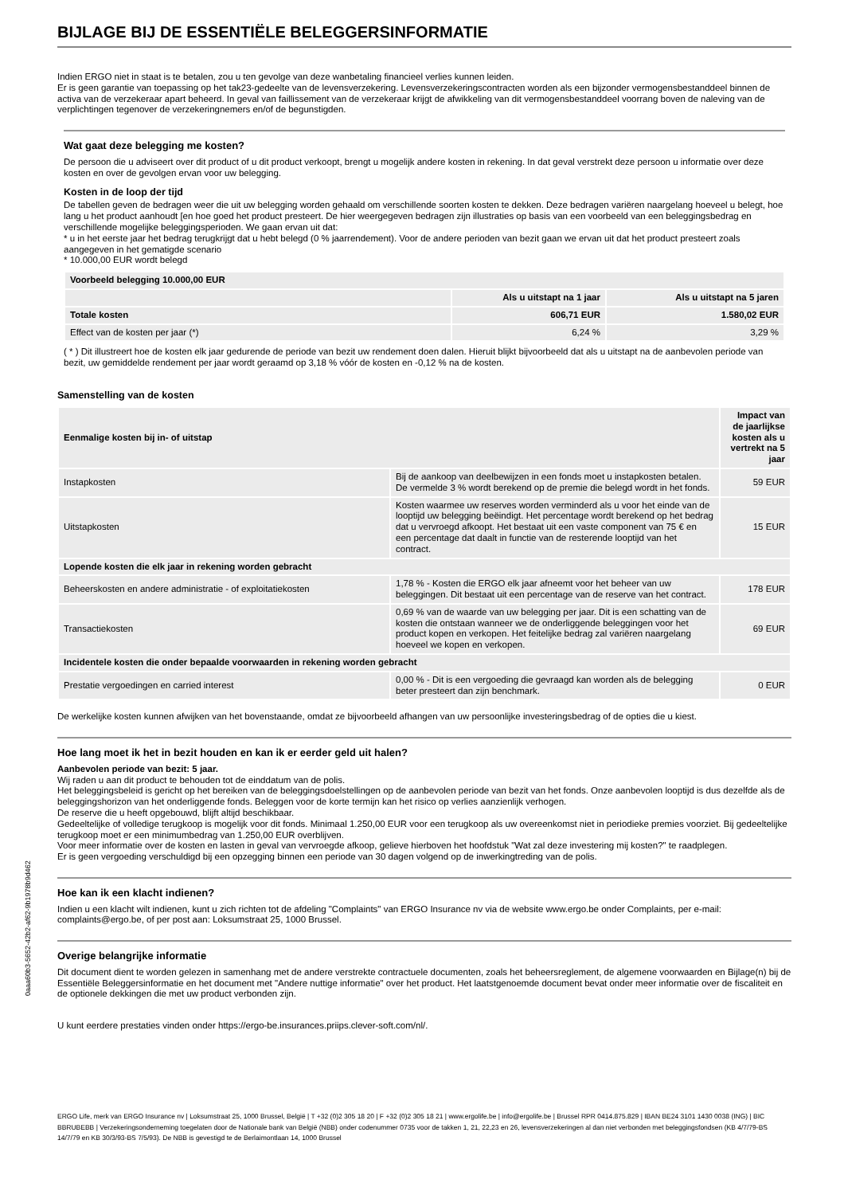BIJLAGE BIJ DE ESSENTIËLE BELEGGERSINFORMATIE
Indien ERGO niet in staat is te betalen, zou u ten gevolge van deze wanbetaling financieel verlies kunnen leiden.
Er is geen garantie van toepassing op het tak23-gedeelte van de levensverzekering. Levensverzekeringscontracten worden als een bijzonder vermogensbestanddeel binnen de activa van de verzekeraar apart beheerd. In geval van faillissement van de verzekeraar krijgt de afwikkeling van dit vermogensbestanddeel voorrang boven de naleving van de verplichtingen tegenover de verzekeringnemers en/of de begunstigden.
Wat gaat deze belegging me kosten?
De persoon die u adviseert over dit product of u dit product verkoopt, brengt u mogelijk andere kosten in rekening. In dat geval verstrekt deze persoon u informatie over deze kosten en over de gevolgen ervan voor uw belegging.
Kosten in de loop der tijd
De tabellen geven de bedragen weer die uit uw belegging worden gehaald om verschillende soorten kosten te dekken. Deze bedragen variëren naargelang hoeveel u belegt, hoe lang u het product aanhoudt [en hoe goed het product presteert. De hier weergegeven bedragen zijn illustraties op basis van een voorbeeld van een beleggingsbedrag en verschillende mogelijke beleggingsperioden. We gaan ervan uit dat:
* u in het eerste jaar het bedrag terugkrijgt dat u hebt belegd (0 % jaarrendement). Voor de andere perioden van bezit gaan we ervan uit dat het product presteert zoals aangegeven in het gematigde scenario
* 10.000,00 EUR wordt belegd
| Voorbeeld belegging 10.000,00 EUR | | |
| --- | --- | --- |
| | Als u uitstapt na 1 jaar | Als u uitstapt na 5 jaren |
| Totale kosten | 606,71 EUR | 1.580,02 EUR |
| Effect van de kosten per jaar (*) | 6,24 % | 3,29 % |
( * ) Dit illustreert hoe de kosten elk jaar gedurende de periode van bezit uw rendement doen dalen. Hieruit blijkt bijvoorbeeld dat als u uitstapt na de aanbevolen periode van bezit, uw gemiddelde rendement per jaar wordt geraamd op 3,18 % vóór de kosten en -0,12 % na de kosten.
Samenstelling van de kosten
| Eenmalige kosten bij in- of uitstap | | Impact van de jaarlijkse kosten als u vertrekt na 5 jaar |
| --- | --- | --- |
| Instapkosten | Bij de aankoop van deelbewijzen in een fonds moet u instapkosten betalen. De vermelde 3 % wordt berekend op de premie die belegd wordt in het fonds. | 59 EUR |
| Uitstapkosten | Kosten waarmee uw reserves worden verminderd als u voor het einde van de looptijd uw belegging beëindigt. Het percentage wordt berekend op het bedrag dat u vervroegd afkoopt. Het bestaat uit een vaste component van 75 € en een percentage dat daalt in functie van de resterende looptijd van het contract. | 15 EUR |
| Lopende kosten die elk jaar in rekening worden gebracht | | |
| Beheerskosten en andere administratie - of exploitatiekosten | 1,78 % - Kosten die ERGO elk jaar afneemt voor het beheer van uw beleggingen. Dit bestaat uit een percentage van de reserve van het contract. | 178 EUR |
| Transactiekosten | 0,69 % van de waarde van uw belegging per jaar. Dit is een schatting van de kosten die ontstaan wanneer we de onderliggende beleggingen voor het product kopen en verkopen. Het feitelijke bedrag zal variëren naargelang hoeveel we kopen en verkopen. | 69 EUR |
| Incidentele kosten die onder bepaalde voorwaarden in rekening worden gebracht | | |
| Prestatie vergoedingen en carried interest | 0,00 % - Dit is een vergoeding die gevraagd kan worden als de belegging beter presteert dan zijn benchmark. | 0 EUR |
De werkelijke kosten kunnen afwijken van het bovenstaande, omdat ze bijvoorbeeld afhangen van uw persoonlijke investeringsbedrag of de opties die u kiest.
Hoe lang moet ik het in bezit houden en kan ik er eerder geld uit halen?
Aanbevolen periode van bezit: 5 jaar.
Wij raden u aan dit product te behouden tot de einddatum van de polis.
Het beleggingsbeleid is gericht op het bereiken van de beleggingsdoelstellingen op de aanbevolen periode van bezit van het fonds. Onze aanbevolen looptijd is dus dezelfde als de beleggingshorizon van het onderliggende fonds. Beleggen voor de korte termijn kan het risico op verlies aanzienlijk verhogen.
De reserve die u heeft opgebouwd, blijft altijd beschikbaar.
Gedeeltelijke of volledige terugkoop is mogelijk voor dit fonds. Minimaal 1.250,00 EUR voor een terugkoop als uw overeenkomst niet in periodieke premies voorziet. Bij gedeeltelijke terugkoop moet er een minimumbedrag van 1.250,00 EUR overblijven.
Voor meer informatie over de kosten en lasten in geval van vervroegde afkoop, gelieve hierboven het hoofdstuk "Wat zal deze investering mij kosten?" te raadplegen.
Er is geen vergoeding verschuldigd bij een opzegging binnen een periode van 30 dagen volgend op de inwerkingtreding van de polis.
Hoe kan ik een klacht indienen?
Indien u een klacht wilt indienen, kunt u zich richten tot de afdeling "Complaints" van ERGO Insurance nv via de website www.ergo.be onder Complaints, per e-mail: complaints@ergo.be, of per post aan: Loksumstraat 25, 1000 Brussel.
Overige belangrijke informatie
Dit document dient te worden gelezen in samenhang met de andere verstrekte contractuele documenten, zoals het beheersreglement, de algemene voorwaarden en Bijlage(n) bij de Essentiële Beleggersinformatie en het document met "Andere nuttige informatie" over het product. Het laatstgenoemde document bevat onder meer informatie over de fiscaliteit en de optionele dekkingen die met uw product verbonden zijn.
U kunt eerdere prestaties vinden onder https://ergo-be.insurances.priips.clever-soft.com/nl/.
0aaa60b3-5652-42b2-af62-9b1978b9d462
ERGO Life, merk van ERGO Insurance nv | Loksumstraat 25, 1000 Brussel, België | T +32 (0)2 305 18 20 | F +32 (0)2 305 18 21 | www.ergolife.be | info@ergolife.be | Brussel RPR 0414.875.829 | IBAN BE24 3101 1430 0038 (ING) | BIC BBRUBEBB | Verzekeringsonderneming toegelaten door de Nationale bank van België (NBB) onder codenummer 0735 voor de takken 1, 21, 22,23 en 26, levensverzekeringen al dan niet verbonden met beleggingsfondsen (KB 4/7/79-BS 14/7/79 en KB 30/3/93-BS 7/5/93). De NBB is gevestigd te de Berlaimontlaan 14, 1000 Brussel